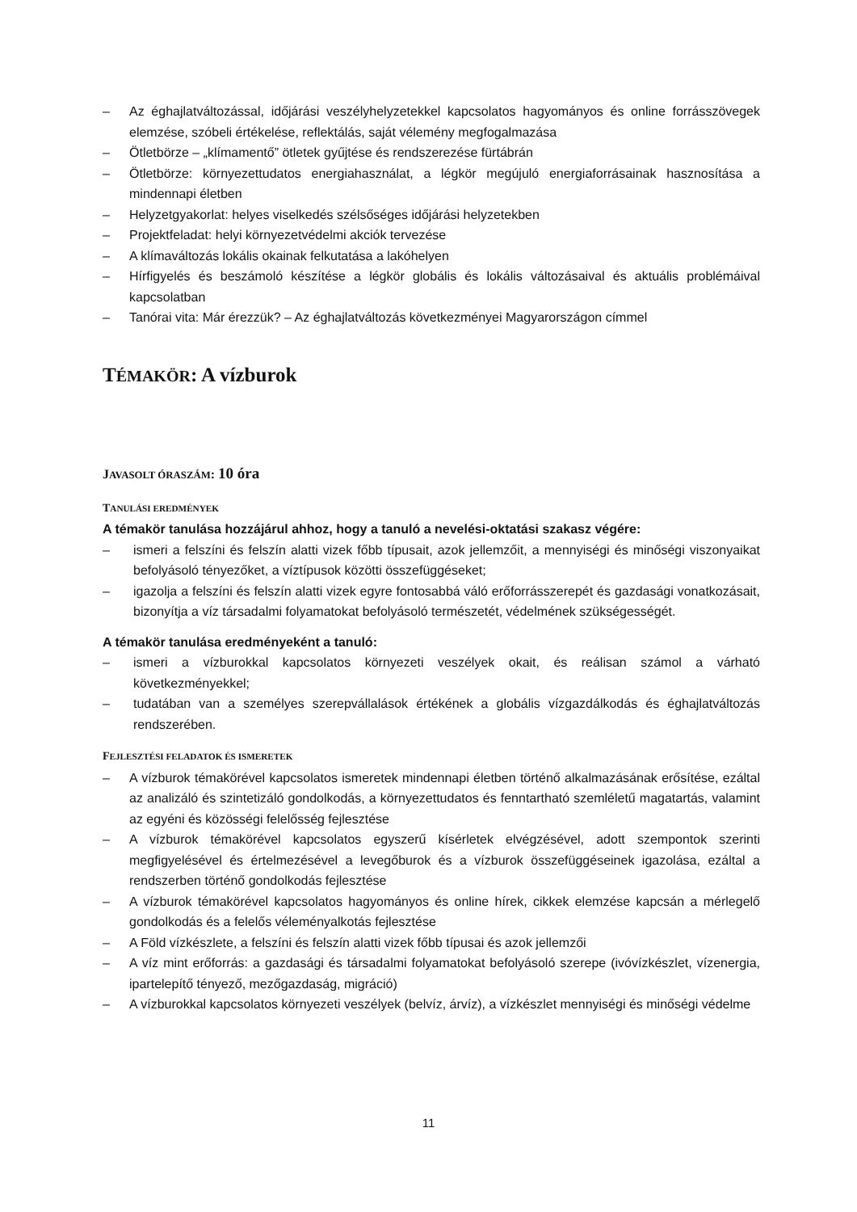– Az éghajlatváltozással, időjárási veszélyhelyzetekkel kapcsolatos hagyományos és online forrásszövegek elemzése, szóbeli értékelése, reflektálás, saját vélemény megfogalmazása
– Ötletbörze – „klímamentő” ötletek gyűjtése és rendszerezése fürtábrán
– Ötletbörze: környezettudatos energiahasználat, a légkör megújuló energiaforrásainak hasznosítása a mindennapi életben
– Helyzetgyakorlat: helyes viselkedés szélsőséges időjárási helyzetekben
– Projektfeladat: helyi környezetvédelmi akciók tervezése
– A klímaváltozás lokális okainak felkutatása a lakóhelyen
– Hírfigyelés és beszámoló készítése a légkör globális és lokális változásaival és aktuális problémáival kapcsolatban
– Tanórai vita: Már érezzük? – Az éghajlatváltozás következményei Magyarországon címmel
TÉMAKÖR: A vízburok
JAVASOLT ÓRASZÁM: 10 óra
TANULÁSI EREDMÉNYEK
A témakör tanulása hozzájárul ahhoz, hogy a tanuló a nevelési-oktatási szakasz végére:
– ismeri a felszíni és felszín alatti vizek főbb típusait, azok jellemzőit, a mennyiségi és minőségi viszonyaikat befolyásoló tényezőket, a víztípusok közötti összefüggéseket;
– igazolja a felszíni és felszín alatti vizek egyre fontosabbá váló erőforrásszerepét és gazdasági vonatkozásait, bizonyítja a víz társadalmi folyamatokat befolyásoló természetét, védelmének szükségességét.
A témakör tanulása eredményeként a tanuló:
– ismeri a vízburokkal kapcsolatos környezeti veszélyek okait, és reálisan számol a várható következményekkel;
– tudatában van a személyes szerepvállalások értékének a globális vízgazdálkodás és éghajlatváltozás rendszerében.
FEJLESZTÉSI FELADATOK ÉS ISMERETEK
– A vízburok témakörével kapcsolatos ismeretek mindennapi életben történő alkalmazásának erősítése, ezáltal az analizáló és szintetizáló gondolkodás, a környezettudatos és fenntartható szemléletű magatartás, valamint az egyéni és közösségi felelősség fejlesztése
– A vízburok témakörével kapcsolatos egyszerű kísérletek elvégzésével, adott szempontok szerinti megfigyelésével és értelmezésével a levegőburok és a vízburok összefüggéseinek igazolása, ezáltal a rendszerben történő gondolkodás fejlesztése
– A vízburok témakörével kapcsolatos hagyományos és online hírek, cikkek elemzése kapcsán a mérlegelő gondolkodás és a felelős véleményalkotás fejlesztése
– A Föld vízkészlete, a felszíni és felszín alatti vizek főbb típusai és azok jellemzői
– A víz mint erőforrás: a gazdasági és társadalmi folyamatokat befolyásoló szerepe (ivóvízkészlet, vízenergia, ipartelepítő tényező, mezőgazdaság, migráció)
– A vízburokkal kapcsolatos környezeti veszélyek (belvíz, árvíz), a vízkészlet mennyiségi és minőségi védelme
11